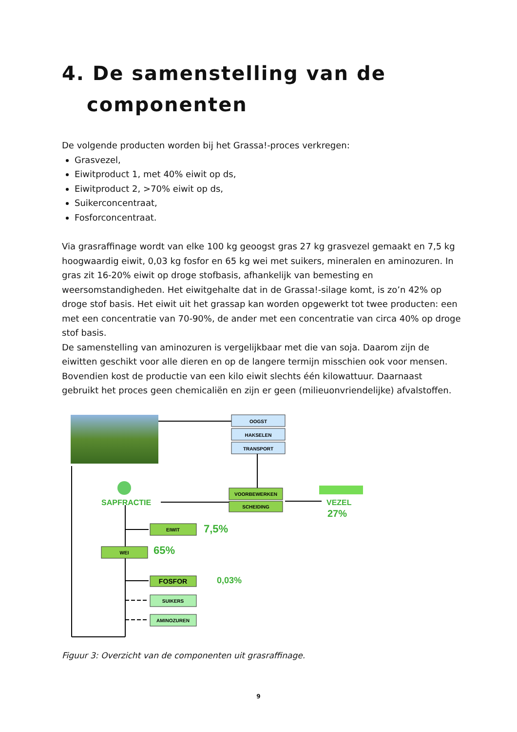4. De samenstelling van de
componenten
De volgende producten worden bij het Grassa!-proces verkregen:
Grasvezel,
Eiwitproduct 1, met 40% eiwit op ds,
Eiwitproduct 2, >70% eiwit op ds,
Suikerconcentraat,
Fosforconcentraat.
Via grasraffinage wordt van elke 100 kg geoogst gras 27 kg grasvezel gemaakt en 7,5 kg hoogwaardig eiwit, 0,03 kg fosfor en 65 kg wei met suikers, mineralen en aminozuren. In gras zit 16-20% eiwit op droge stofbasis, afhankelijk van bemesting en weersomstandigheden. Het eiwitgehalte dat in de Grassa!-silage komt, is zo’n 42% op droge stof basis. Het eiwit uit het grassap kan worden opgewerkt tot twee producten: een met een concentratie van 70-90%, de ander met een concentratie van circa 40% op droge stof basis.
De samenstelling van aminozuren is vergelijkbaar met die van soja. Daarom zijn de eiwitten geschikt voor alle dieren en op de langere termijn misschien ook voor mensen. Bovendien kost de productie van een kilo eiwit slechts één kilowattuur. Daarnaast gebruikt het proces geen chemicaliën en zijn er geen (milieuonvriendelijke) afvalstoffen.
OOGST
HAKSELEN
TRANSPORT
VOORBEWERKEN
SCHEIDING
EIWIT
WEI
FOSFOR
SUIKERS
AMINOZUREN
SAPFRACTIE
VEZEL
27%
7,5%
65%
0,03%
Figuur 3: Overzicht van de componenten uit grasraffinage.
9